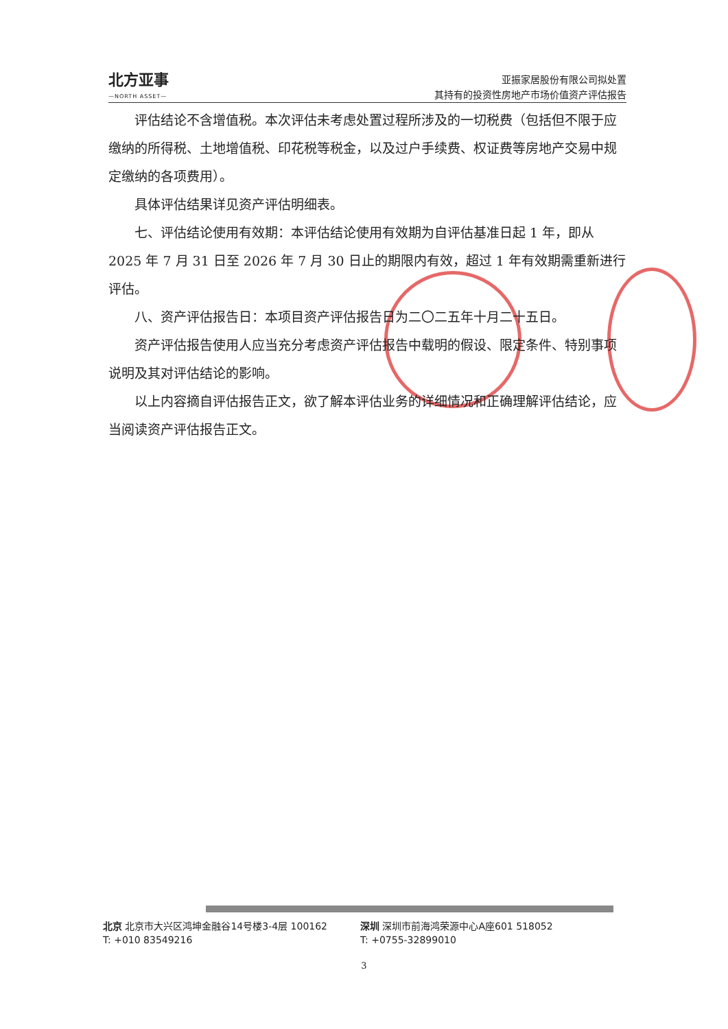北方亚事
—NORTH ASSET—
亚振家居股份有限公司拟处置
其持有的投资性房地产市场价值资产评估报告
评估结论不含增值税。本次评估未考虑处置过程所涉及的一切税费（包括但不限于应缴纳的所得税、土地增值税、印花税等税金，以及过户手续费、权证费等房地产交易中规定缴纳的各项费用）。
具体评估结果详见资产评估明细表。
七、评估结论使用有效期：本评估结论使用有效期为自评估基准日起 1 年，即从 2025 年 7 月 31 日至 2026 年 7 月 30 日止的期限内有效，超过 1 年有效期需重新进行评估。
八、资产评估报告日：本项目资产评估报告日为二〇二五年十月二十五日。
资产评估报告使用人应当充分考虑资产评估报告中载明的假设、限定条件、特别事项说明及其对评估结论的影响。
以上内容摘自评估报告正文，欲了解本评估业务的详细情况和正确理解评估结论，应当阅读资产评估报告正文。
北京 北京市大兴区鸿坤金融谷14号楼3-4层 100162
T: +010 83549216
深圳 深圳市前海鸿荣源中心A座601 518052
T: +0755-32899010
3